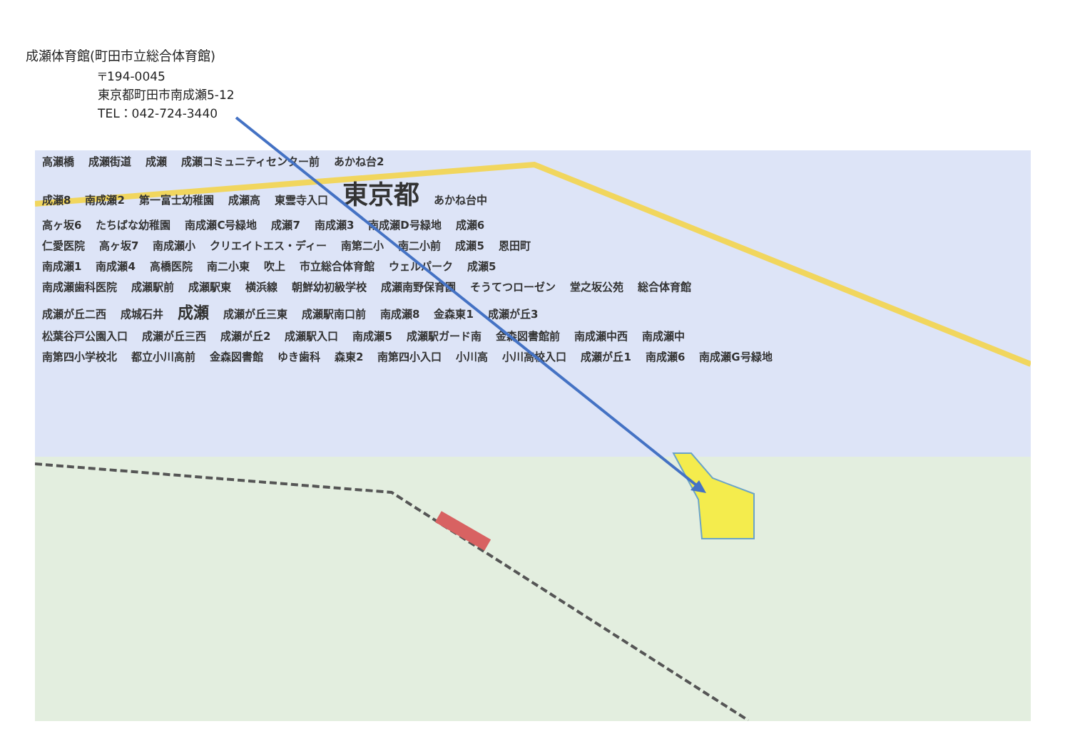成瀬体育館(町田市立総合体育館)
〒194-0045
東京都町田市南成瀬5-12
TEL：042-724-3440
高瀬橋 成瀬街道 成瀬 成瀬コミュニティセンター前 あかね台2
成瀬8 南成瀬2 第一富士幼稚園 成瀬高 東雲寺入口 東京都 あかね台中
高ヶ坂6 たちばな幼稚園 南成瀬C号緑地 成瀬7 南成瀬3 南成瀬D号緑地 成瀬6
仁愛医院 高ヶ坂7 南成瀬小 クリエイトエス・ディー 南第二小 南二小前 成瀬5 恩田町
南成瀬1 南成瀬4 高橋医院 南二小東 吹上 市立総合体育館 ウェルパーク 成瀬5
南成瀬歯科医院 成瀬駅前 成瀬駅東 横浜線 朝鮮幼初級学校 成瀬南野保育園 そうてつローゼン 堂之坂公苑 総合体育館
成瀬が丘二西 成城石井 成瀬 成瀬が丘三東 成瀬駅南口前 南成瀬8 金森東1 成瀬が丘3
松葉谷戸公園入口 成瀬が丘三西 成瀬が丘2 成瀬駅入口 南成瀬5 成瀬駅ガード南 金森図書館前 南成瀬中西 南成瀬中
南第四小学校北 都立小川高前 金森図書館 ゆき歯科 森東2 南第四小入口 小川高 小川高校入口 成瀬が丘1 南成瀬6 南成瀬G号緑地